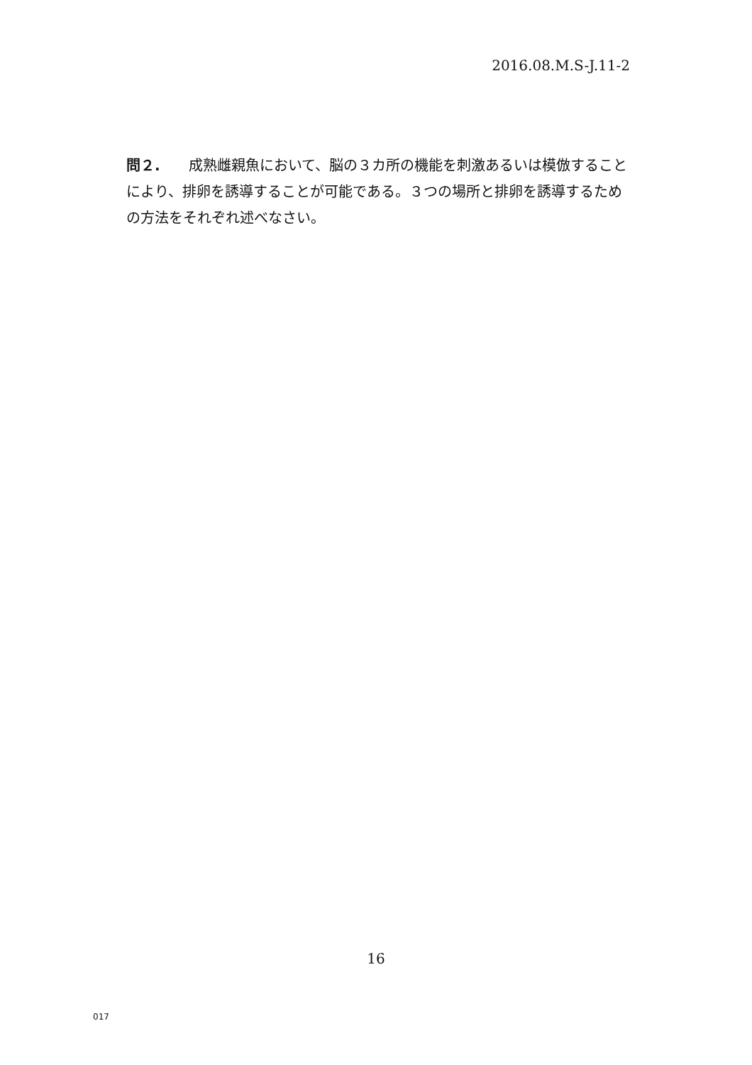2016.08.M.S-J.11-2
問２.　　成熟雌親魚において、脳の３カ所の機能を刺激あるいは模倣することにより、排卵を誘導することが可能である。３つの場所と排卵を誘導するための方法をそれぞれ述べなさい。
16
017